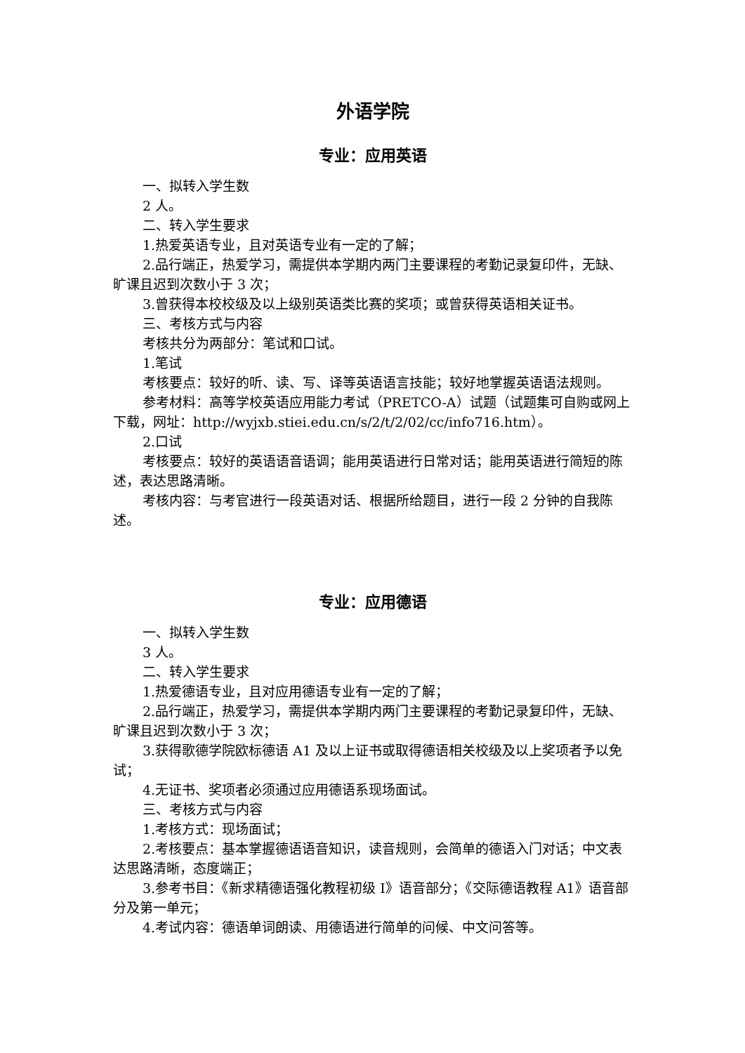外语学院
专业：应用英语
一、拟转入学生数
2 人。
二、转入学生要求
1.热爱英语专业，且对英语专业有一定的了解；
2.品行端正，热爱学习，需提供本学期内两门主要课程的考勤记录复印件，无缺、旷课且迟到次数小于 3 次；
3.曾获得本校校级及以上级别英语类比赛的奖项；或曾获得英语相关证书。
三、考核方式与内容
考核共分为两部分：笔试和口试。
1.笔试
考核要点：较好的听、读、写、译等英语语言技能；较好地掌握英语语法规则。
参考材料：高等学校英语应用能力考试（PRETCO-A）试题（试题集可自购或网上下载，网址：http://wyjxb.stiei.edu.cn/s/2/t/2/02/cc/info716.htm）。
2.口试
考核要点：较好的英语语音语调；能用英语进行日常对话；能用英语进行简短的陈述，表达思路清晰。
考核内容：与考官进行一段英语对话、根据所给题目，进行一段 2 分钟的自我陈述。
专业：应用德语
一、拟转入学生数
3 人。
二、转入学生要求
1.热爱德语专业，且对应用德语专业有一定的了解；
2.品行端正，热爱学习，需提供本学期内两门主要课程的考勤记录复印件，无缺、旷课且迟到次数小于 3 次；
3.获得歌德学院欧标德语 A1 及以上证书或取得德语相关校级及以上奖项者予以免试；
4.无证书、奖项者必须通过应用德语系现场面试。
三、考核方式与内容
1.考核方式：现场面试；
2.考核要点：基本掌握德语语音知识，读音规则，会简单的德语入门对话；中文表达思路清晰，态度端正；
3.参考书目：《新求精德语强化教程初级 I》语音部分；《交际德语教程 A1》语音部分及第一单元；
4.考试内容：德语单词朗读、用德语进行简单的问候、中文问答等。